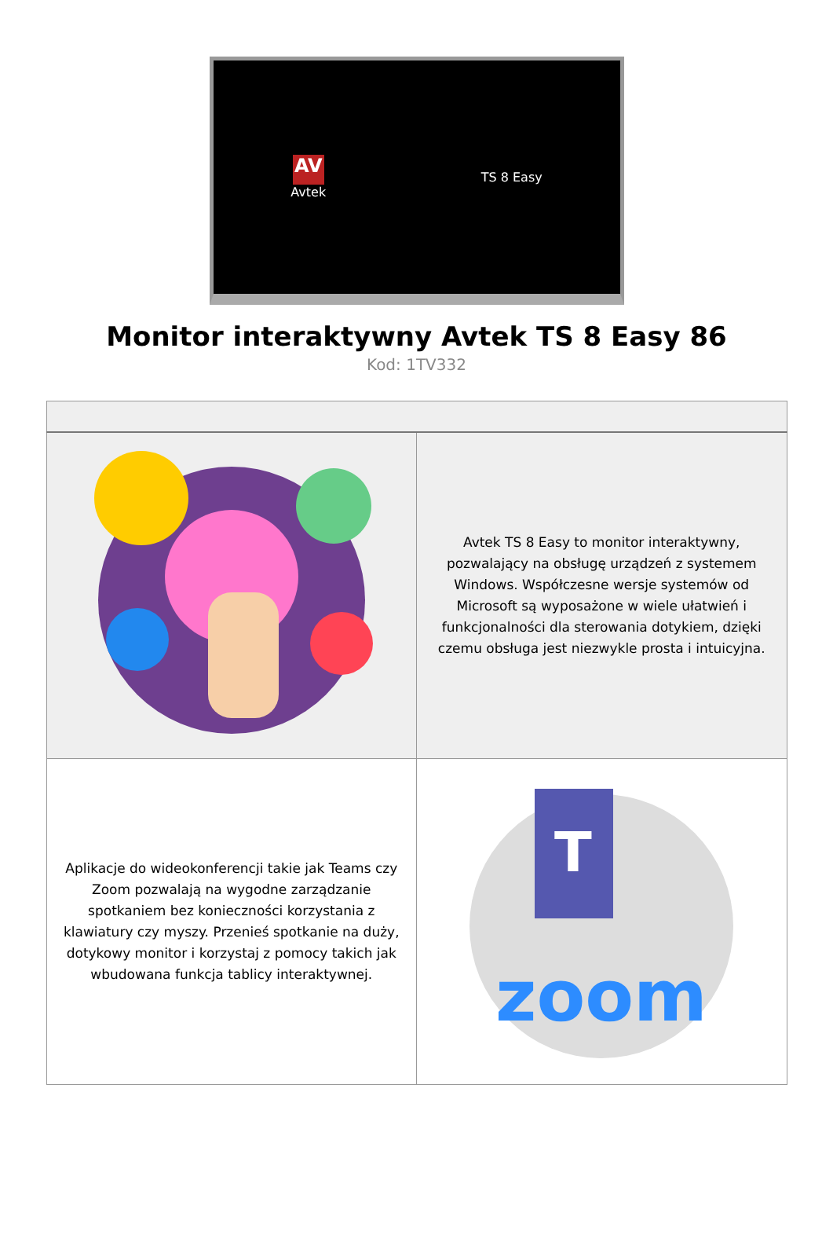AV
Avtek
TS 8 Easy
Monitor interaktywny Avtek TS 8 Easy 86
Kod: 1TV332
| | Avtek TS 8 Easy to monitor interaktywny, pozwalający na obsługę urządzeń z systemem Windows. Współczesne wersje systemów od Microsoft są wyposażone w wiele ułatwień i funkcjonalności dla sterowania dotykiem, dzięki czemu obsługa jest niezwykle prosta i intuicyjna. |
| Aplikacje do wideokonferencji takie jak Teams czy Zoom pozwalają na wygodne zarządzanie spotkaniem bez konieczności korzystania z klawiatury czy myszy. Przenieś spotkanie na duży, dotykowy monitor i korzystaj z pomocy takich jak wbudowana funkcja tablicy interaktywnej. | T zoom |